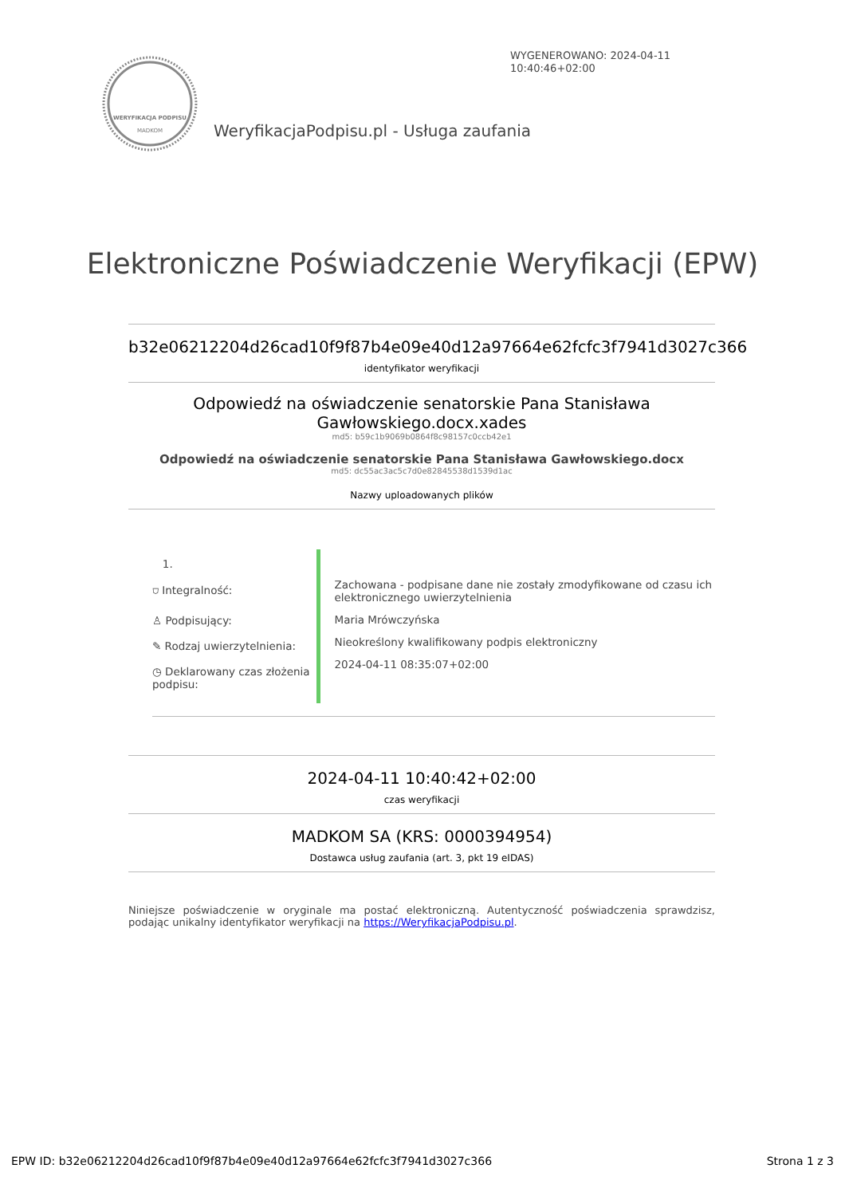WYGENEROWANO: 2024-04-11
10:40:46+02:00
WERYFIKACJA PODPISU
MADKOM
WeryfikacjaPodpisu.pl - Usługa zaufania
Elektroniczne Poświadczenie Weryfikacji (EPW)
b32e06212204d26cad10f9f87b4e09e40d12a97664e62fcfc3f7941d3027c366
identyfikator weryfikacji
Odpowiedź na oświadczenie senatorskie Pana Stanisława
Gawłowskiego.docx.xades
md5: b59c1b9069b0864f8c98157c0ccb42e1
Odpowiedź na oświadczenie senatorskie Pana Stanisława Gawłowskiego.docx
md5: dc55ac3ac5c7d0e82845538d1539d1ac
Nazwy uploadowanych plików
1.
⛉ Integralność:
♙ Podpisujący:
✎ Rodzaj uwierzytelnienia:
◷ Deklarowany czas złożenia podpisu:
Zachowana - podpisane dane nie zostały zmodyfikowane od czasu ich elektronicznego uwierzytelnienia
Maria Mrówczyńska
Nieokreślony kwalifikowany podpis elektroniczny
2024-04-11 08:35:07+02:00
2024-04-11 10:40:42+02:00
czas weryfikacji
MADKOM SA (KRS: 0000394954)
Dostawca usług zaufania (art. 3, pkt 19 eIDAS)
Niniejsze poświadczenie w oryginale ma postać elektroniczną. Autentyczność poświadczenia sprawdzisz, podając unikalny identyfikator weryfikacji na https://WeryfikacjaPodpisu.pl.
EPW ID: b32e06212204d26cad10f9f87b4e09e40d12a97664e62fcfc3f7941d3027c366 Strona 1 z 3